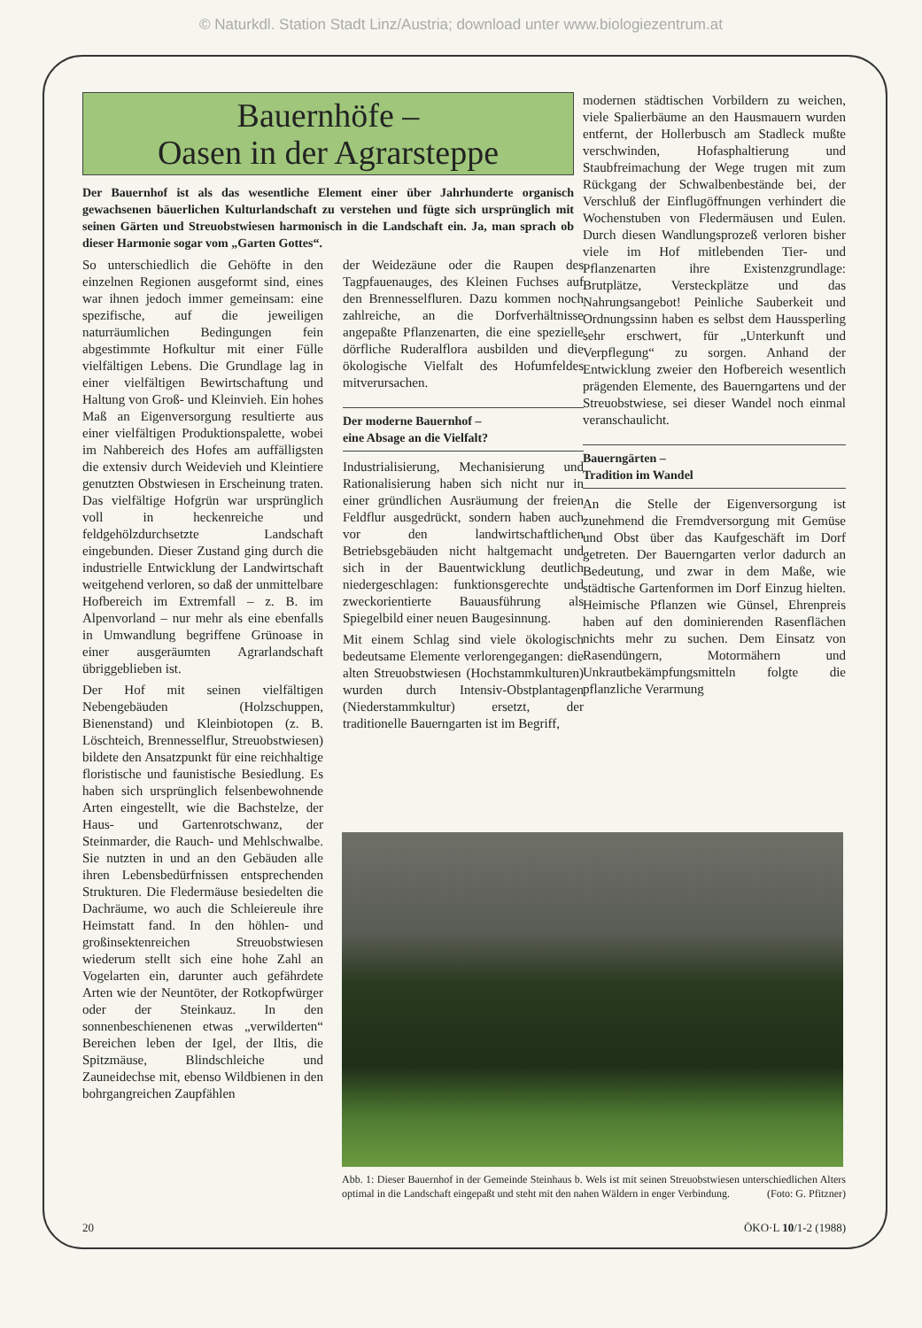© Naturkdl. Station Stadt Linz/Austria; download unter www.biologiezentrum.at
Bauernhöfe –
Oasen in der Agrarsteppe
Der Bauernhof ist als das wesentliche Element einer über Jahrhunderte organisch gewachsenen bäuerlichen Kulturlandschaft zu verstehen und fügte sich ursprünglich mit seinen Gärten und Streuobstwiesen harmonisch in die Landschaft ein. Ja, man sprach ob dieser Harmonie sogar vom „Garten Gottes“.
So unterschiedlich die Gehöfte in den einzelnen Regionen ausgeformt sind, eines war ihnen jedoch immer gemeinsam: eine spezifische, auf die jeweiligen naturräumlichen Bedingungen fein abgestimmte Hofkultur mit einer Fülle vielfältigen Lebens. Die Grundlage lag in einer vielfältigen Bewirtschaftung und Haltung von Groß- und Kleinvieh. Ein hohes Maß an Eigenversorgung resultierte aus einer vielfältigen Produktionspalette, wobei im Nahbereich des Hofes am auffälligsten die extensiv durch Weidevieh und Kleintiere genutzten Obstwiesen in Erscheinung traten. Das vielfältige Hofgrün war ursprünglich voll in heckenreiche und feldgehölzdurchsetzte Landschaft eingebunden. Dieser Zustand ging durch die industrielle Entwicklung der Landwirtschaft weitgehend verloren, so daß der unmittelbare Hofbereich im Extremfall – z. B. im Alpenvorland – nur mehr als eine ebenfalls in Umwandlung begriffene Grünoase in einer ausgeräumten Agrarlandschaft übriggeblieben ist.
Der Hof mit seinen vielfältigen Nebengebäuden (Holzschuppen, Bienenstand) und Kleinbiotopen (z. B. Löschteich, Brennesselflur, Streuobstwiesen) bildete den Ansatzpunkt für eine reichhaltige floristische und faunistische Besiedlung. Es haben sich ursprünglich felsenbewohnende Arten eingestellt, wie die Bachstelze, der Haus- und Gartenrotschwanz, der Steinmarder, die Rauch- und Mehlschwalbe. Sie nutzten in und an den Gebäuden alle ihren Lebensbedürfnissen entsprechenden Strukturen. Die Fledermäuse besiedelten die Dachräume, wo auch die Schleiereule ihre Heimstatt fand. In den höhlen- und großinsektenreichen Streuobstwiesen wiederum stellt sich eine hohe Zahl an Vogelarten ein, darunter auch gefährdete Arten wie der Neuntöter, der Rotkopfwürger oder der Steinkauz. In den sonnenbeschienenen etwas „verwilderten“ Bereichen leben der Igel, der Iltis, die Spitzmäuse, Blindschleiche und Zauneidechse mit, ebenso Wildbienen in den bohrgangreichen Zaupfählen
der Weidezäune oder die Raupen des Tagpfauenauges, des Kleinen Fuchses auf den Brennesselfluren. Dazu kommen noch zahlreiche, an die Dorfverhältnisse angepaßte Pflanzenarten, die eine spezielle dörfliche Ruderalflora ausbilden und die ökologische Vielfalt des Hofumfeldes mitverursachen.
Der moderne Bauernhof –
eine Absage an die Vielfalt?
Industrialisierung, Mechanisierung und Rationalisierung haben sich nicht nur in einer gründlichen Ausräumung der freien Feldflur ausgedrückt, sondern haben auch vor den landwirtschaftlichen Betriebsgebäuden nicht haltgemacht und sich in der Bauentwicklung deutlich niedergeschlagen: funktionsgerechte und zweckorientierte Bauausführung als Spiegelbild einer neuen Baugesinnung.
Mit einem Schlag sind viele ökologisch bedeutsame Elemente verlorengegangen: die alten Streuobstwiesen (Hochstammkulturen) wurden durch Intensiv-Obstplantagen (Niederstammkultur) ersetzt, der traditionelle Bauerngarten ist im Begriff,
modernen städtischen Vorbildern zu weichen, viele Spalierbäume an den Hausmauern wurden entfernt, der Hollerbusch am Stadleck mußte verschwinden, Hofasphaltierung und Staubfreimachung der Wege trugen mit zum Rückgang der Schwalbenbestände bei, der Verschluß der Einflugöffnungen verhindert die Wochenstuben von Fledermäusen und Eulen. Durch diesen Wandlungsprozeß verloren bisher viele im Hof mitlebenden Tier- und Pflanzenarten ihre Existenzgrundlage: Brutplätze, Versteckplätze und das Nahrungsangebot! Peinliche Sauberkeit und Ordnungssinn haben es selbst dem Haussperling sehr erschwert, für „Unterkunft und Verpflegung“ zu sorgen. Anhand der Entwicklung zweier den Hofbereich wesentlich prägenden Elemente, des Bauerngartens und der Streuobstwiese, sei dieser Wandel noch einmal veranschaulicht.
Bauerngärten –
Tradition im Wandel
An die Stelle der Eigenversorgung ist zunehmend die Fremdversorgung mit Gemüse und Obst über das Kaufgeschäft im Dorf getreten. Der Bauerngarten verlor dadurch an Bedeutung, und zwar in dem Maße, wie städtische Gartenformen im Dorf Einzug hielten. Heimische Pflanzen wie Günsel, Ehrenpreis haben auf den dominierenden Rasenflächen nichts mehr zu suchen. Dem Einsatz von Rasendüngern, Motormähern und Unkrautbekämpfungsmitteln folgte die pflanzliche Verarmung
Abb. 1: Dieser Bauernhof in der Gemeinde Steinhaus b. Wels ist mit seinen Streuobstwiesen unterschiedlichen Alters optimal in die Landschaft eingepaßt und steht mit den nahen Wäldern in enger Verbindung. (Foto: G. Pfitzner)
20 ÖKO·L 10/1-2 (1988)